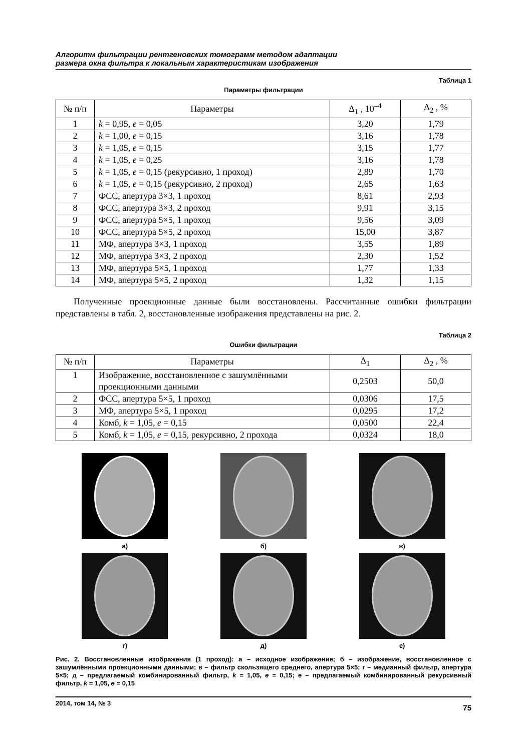Алгоритм фильтрации рентгеновских томограмм методом адаптации
размера окна фильтра к локальным характеристикам изображения
Таблица 1
Параметры фильтрации
| № п/п | Параметры | Δ<sub>1</sub> , 10<sup>–4</sup> | Δ<sub>2</sub> , % |
| --- | --- | --- | --- |
| 1 | k = 0,95, e = 0,05 | 3,20 | 1,79 |
| 2 | k = 1,00, e = 0,15 | 3,16 | 1,78 |
| 3 | k = 1,05, e = 0,15 | 3,15 | 1,77 |
| 4 | k = 1,05, e = 0,25 | 3,16 | 1,78 |
| 5 | k = 1,05, e = 0,15 (рекурсивно, 1 проход) | 2,89 | 1,70 |
| 6 | k = 1,05, e = 0,15 (рекурсивно, 2 проход) | 2,65 | 1,63 |
| 7 | ФСС, апертура 3×3, 1 проход | 8,61 | 2,93 |
| 8 | ФСС, апертура 3×3, 2 проход | 9,91 | 3,15 |
| 9 | ФСС, апертура 5×5, 1 проход | 9,56 | 3,09 |
| 10 | ФСС, апертура 5×5, 2 проход | 15,00 | 3,87 |
| 11 | МФ, апертура 3×3, 1 проход | 3,55 | 1,89 |
| 12 | МФ, апертура 3×3, 2 проход | 2,30 | 1,52 |
| 13 | МФ, апертура 5×5, 1 проход | 1,77 | 1,33 |
| 14 | МФ, апертура 5×5, 2 проход | 1,32 | 1,15 |
Полученные проекционные данные были восстановлены. Рассчитанные ошибки фильтрации представлены в табл. 2, восстановленные изображения представлены на рис. 2.
Таблица 2
Ошибки фильтрации
| № п/п | Параметры | Δ<sub>1</sub> | Δ<sub>2</sub> , % |
| --- | --- | --- | --- |
| 1 | Изображение, восстановленное с зашумлёнными проекционными данными | 0,2503 | 50,0 |
| 2 | ФСС, апертура 5×5, 1 проход | 0,0306 | 17,5 |
| 3 | МФ, апертура 5×5, 1 проход | 0,0295 | 17,2 |
| 4 | Комб, k = 1,05, e = 0,15 | 0,0500 | 22,4 |
| 5 | Комб, k = 1,05, e = 0,15, рекурсивно, 2 прохода | 0,0324 | 18,0 |
а)
б)
в)
г)
д)
е)
Рис. 2. Восстановленные изображения (1 проход): а – исходное изображение; б – изображение, восстановленное с зашумлёнными проекционными данными; в – фильтр скользящего среднего, апертура 5×5; г – медианный фильтр, апертура 5×5; д – предлагаемый комбинированный фильтр, k = 1,05, e = 0,15; е – предлагаемый комбинированный рекурсивный фильтр, k = 1,05, e = 0,15
2014, том 14, № 3 75